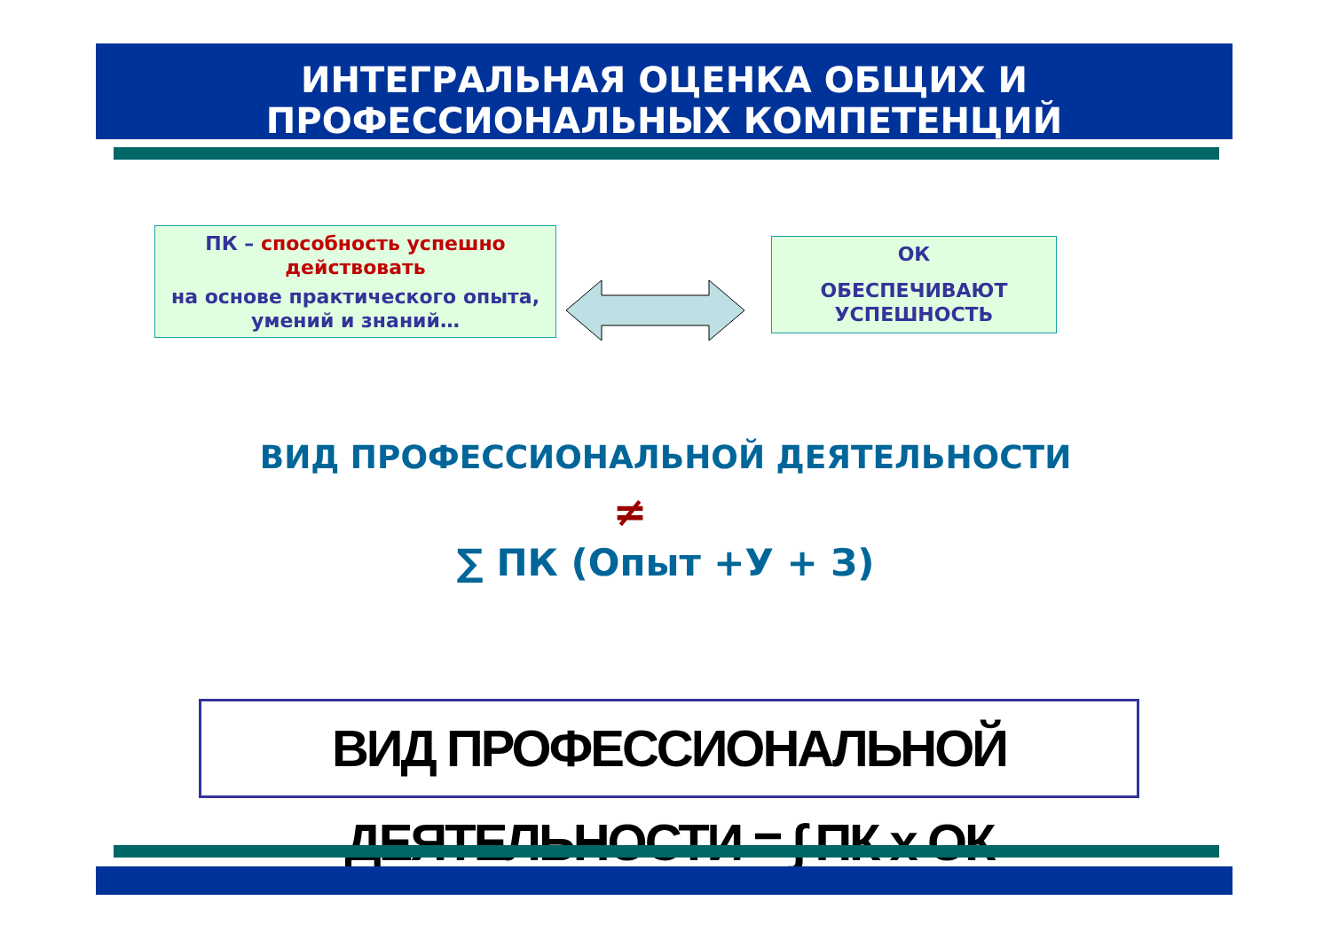ИНТЕГРАЛЬНАЯ ОЦЕНКА ОБЩИХ И
ПРОФЕССИОНАЛЬНЫХ КОМПЕТЕНЦИЙ
ПК – способность успешно действовать
на основе практического опыта, умений и знаний…
ОК
ОБЕСПЕЧИВАЮТ УСПЕШНОСТЬ
ВИД ПРОФЕССИОНАЛЬНОЙ ДЕЯТЕЛЬНОСТИ
≠
∑ ПК (Опыт +У + З)
ВИД ПРОФЕССИОНАЛЬНОЙ ДЕЯТЕЛЬНОСТИ = ∫ ПК х ОК